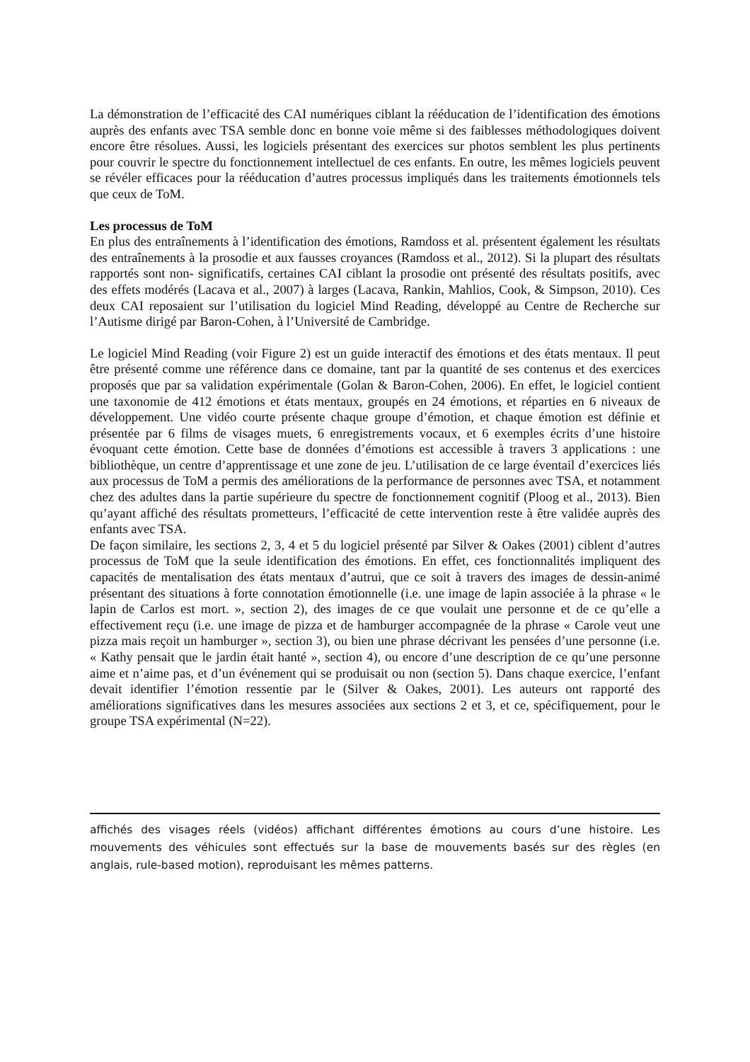La démonstration de l’efficacité des CAI numériques ciblant la rééducation de l’identification des émotions auprès des enfants avec TSA semble donc en bonne voie même si des faiblesses méthodologiques doivent encore être résolues. Aussi, les logiciels présentant des exercices sur photos semblent les plus pertinents pour couvrir le spectre du fonctionnement intellectuel de ces enfants. En outre, les mêmes logiciels peuvent se révéler efficaces pour la rééducation d’autres processus impliqués dans les traitements émotionnels tels que ceux de ToM.
Les processus de ToM
En plus des entraînements à l’identification des émotions, Ramdoss et al. présentent également les résultats des entraînements à la prosodie et aux fausses croyances (Ramdoss et al., 2012). Si la plupart des résultats rapportés sont non- significatifs, certaines CAI ciblant la prosodie ont présenté des résultats positifs, avec des effets modérés (Lacava et al., 2007) à larges (Lacava, Rankin, Mahlios, Cook, & Simpson, 2010). Ces deux CAI reposaient sur l’utilisation du logiciel Mind Reading, développé au Centre de Recherche sur l’Autisme dirigé par Baron-Cohen, à l’Université de Cambridge.
Le logiciel Mind Reading (voir Figure 2) est un guide interactif des émotions et des états mentaux. Il peut être présenté comme une référence dans ce domaine, tant par la quantité de ses contenus et des exercices proposés que par sa validation expérimentale (Golan & Baron-Cohen, 2006). En effet, le logiciel contient une taxonomie de 412 émotions et états mentaux, groupés en 24 émotions, et réparties en 6 niveaux de développement. Une vidéo courte présente chaque groupe d’émotion, et chaque émotion est définie et présentée par 6 films de visages muets, 6 enregistrements vocaux, et 6 exemples écrits d’une histoire évoquant cette émotion. Cette base de données d’émotions est accessible à travers 3 applications : une bibliothèque, un centre d’apprentissage et une zone de jeu. L’utilisation de ce large éventail d’exercices liés aux processus de ToM a permis des améliorations de la performance de personnes avec TSA, et notamment chez des adultes dans la partie supérieure du spectre de fonctionnement cognitif (Ploog et al., 2013). Bien qu’ayant affiché des résultats prometteurs, l’efficacité de cette intervention reste à être validée auprès des enfants avec TSA.
De façon similaire, les sections 2, 3, 4 et 5 du logiciel présenté par Silver & Oakes (2001) ciblent d’autres processus de ToM que la seule identification des émotions. En effet, ces fonctionnalités impliquent des capacités de mentalisation des états mentaux d’autrui, que ce soit à travers des images de dessin-animé présentant des situations à forte connotation émotionnelle (i.e. une image de lapin associée à la phrase « le lapin de Carlos est mort. », section 2), des images de ce que voulait une personne et de ce qu’elle a effectivement reçu (i.e. une image de pizza et de hamburger accompagnée de la phrase « Carole veut une pizza mais reçoit un hamburger », section 3), ou bien une phrase décrivant les pensées d’une personne (i.e. « Kathy pensait que le jardin était hanté », section 4), ou encore d’une description de ce qu’une personne aime et n’aime pas, et d’un événement qui se produisait ou non (section 5). Dans chaque exercice, l’enfant devait identifier l’émotion ressentie par le (Silver & Oakes, 2001). Les auteurs ont rapporté des améliorations significatives dans les mesures associées aux sections 2 et 3, et ce, spécifiquement, pour le groupe TSA expérimental (N=22).
affichés des visages réels (vidéos) affichant différentes émotions au cours d’une histoire. Les mouvements des véhicules sont effectués sur la base de mouvements basés sur des règles (en anglais, rule-based motion), reproduisant les mêmes patterns.